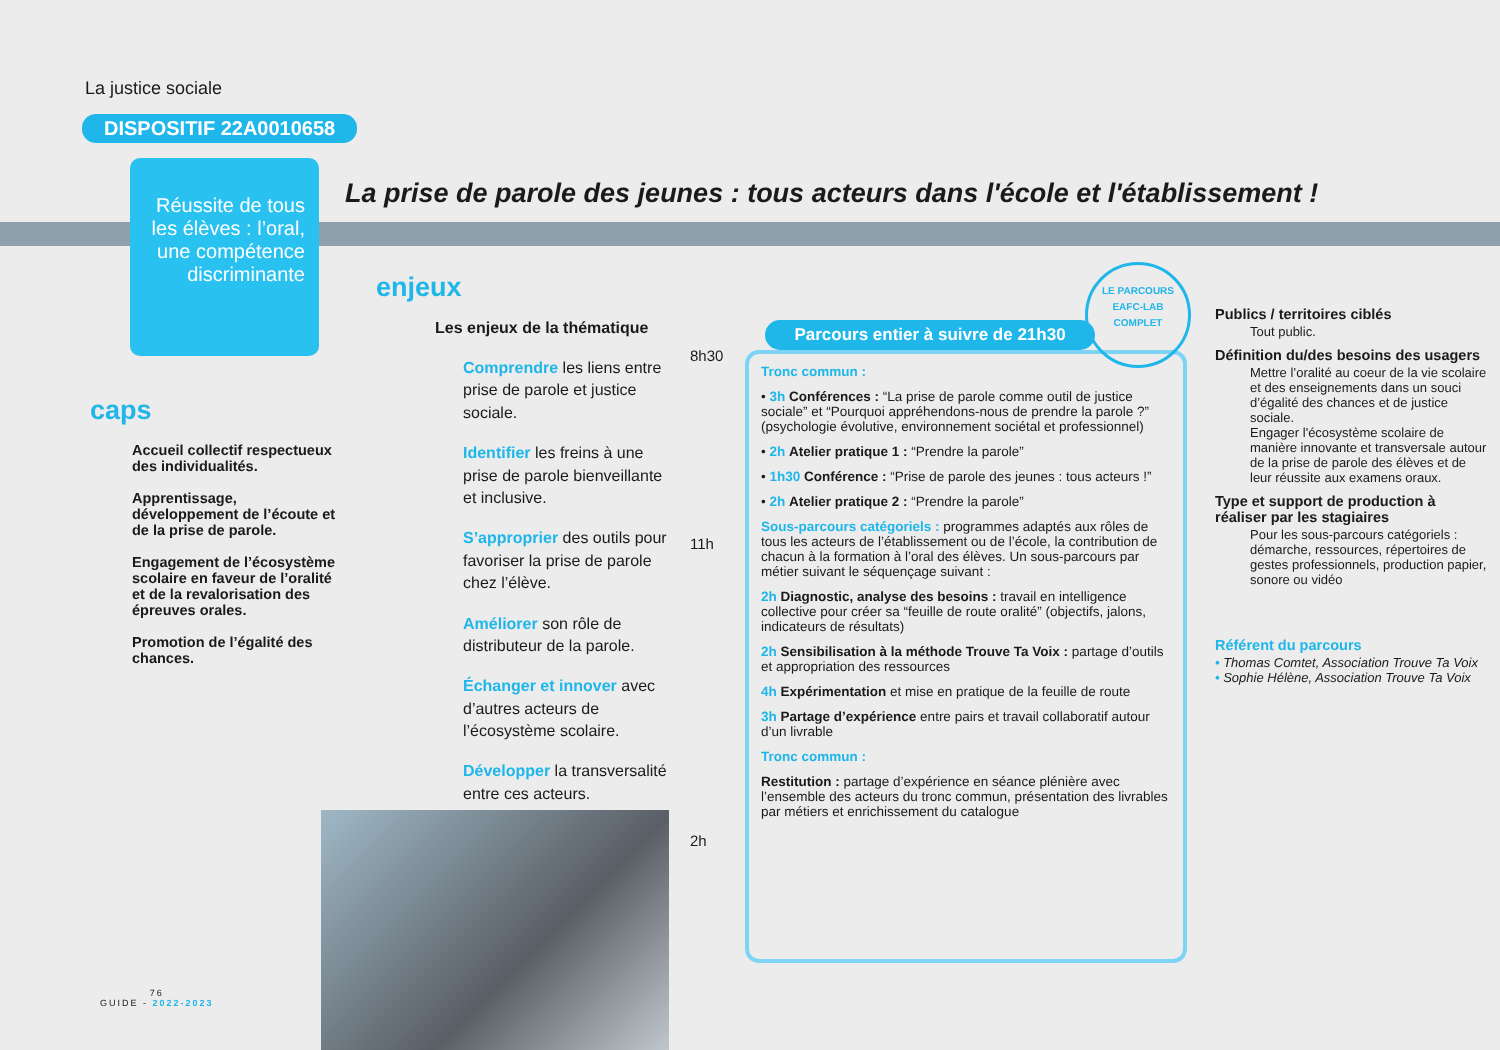La justice sociale
DISPOSITIF 22A0010658
Réussite de tous les élèves : l’oral, une compétence discriminante
La prise de parole des jeunes : tous acteurs dans l'école et l'établissement !
caps
Accueil collectif respectueux des individualités.
Apprentissage, développement de l’écoute et de la prise de parole.
Engagement de l’écosystème scolaire en faveur de l’oralité et de la revalorisation des épreuves orales.
Promotion de l’égalité des chances.
enjeux
Les enjeux de la thématique
Comprendre les liens entre prise de parole et justice sociale.
Identifier les freins à une prise de parole bienveillante et inclusive.
S’approprier des outils pour favoriser la prise de parole chez l’élève.
Améliorer son rôle de distributeur de la parole.
Échanger et innover avec d’autres acteurs de l’écosystème scolaire.
Développer la transversalité entre ces acteurs.
8h30
11h
2h
Tronc commun :
• 3h Conférences : “La prise de parole comme outil de justice sociale” et “Pourquoi appréhendons-nous de prendre la parole ?” (psychologie évolutive, environnement sociétal et professionnel)
• 2h Atelier pratique 1 : “Prendre la parole”
• 1h30 Conférence : “Prise de parole des jeunes : tous acteurs !”
• 2h Atelier pratique 2 : “Prendre la parole”
Sous-parcours catégoriels : programmes adaptés aux rôles de tous les acteurs de l’établissement ou de l’école, la contribution de chacun à la formation à l’oral des élèves. Un sous-parcours par métier suivant le séquençage suivant :
2h Diagnostic, analyse des besoins : travail en intelligence collective pour créer sa “feuille de route oralité” (objectifs, jalons, indicateurs de résultats)
2h Sensibilisation à la méthode Trouve Ta Voix : partage d’outils et appropriation des ressources
4h Expérimentation et mise en pratique de la feuille de route
3h Partage d’expérience entre pairs et travail collaboratif autour d’un livrable
Tronc commun :
Restitution : partage d’expérience en séance plénière avec l’ensemble des acteurs du tronc commun, présentation des livrables par métiers et enrichissement du catalogue
Parcours entier à suivre de 21h30
LE PARCOURS
EAFC-LAB
COMPLET
Publics / territoires ciblés
Tout public.
Définition du/des besoins des usagers
Mettre l’oralité au coeur de la vie scolaire et des enseignements dans un souci d’égalité des chances et de justice sociale.
Engager l'écosystème scolaire de manière innovante et transversale autour de la prise de parole des élèves et de leur réussite aux examens oraux.
Type et support de production à réaliser par les stagiaires
Pour les sous-parcours catégoriels : démarche, ressources, répertoires de gestes professionnels, production papier, sonore ou vidéo
Référent du parcours
• Thomas Comtet, Association Trouve Ta Voix
• Sophie Hélène, Association Trouve Ta Voix
76
GUIDE - 2022-2023